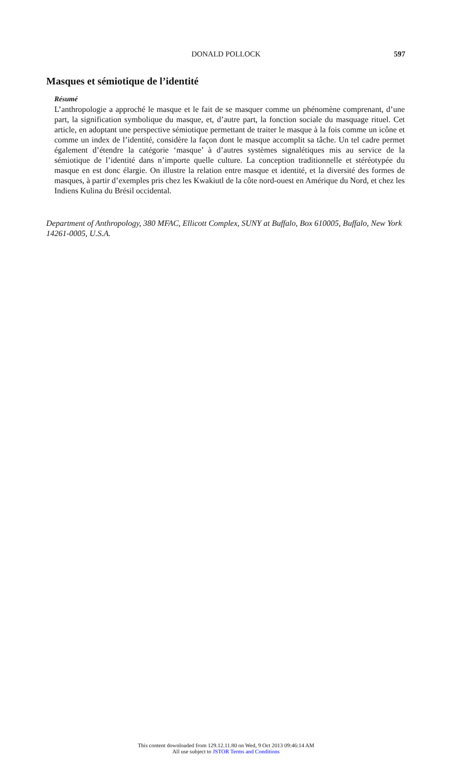DONALD POLLOCK
597
Masques et sémiotique de l’identité
Résumé
L’anthropologie a approché le masque et le fait de se masquer comme un phénomène comprenant, d’une part, la signification symbolique du masque, et, d’autre part, la fonction sociale du masquage rituel. Cet article, en adoptant une perspective sémiotique permettant de traiter le masque à la fois comme un icône et comme un index de l’identité, considère la façon dont le masque accomplit sa tâche. Un tel cadre permet également d’étendre la catégorie ‘masque’ à d’autres systèmes signalétiques mis au service de la sémiotique de l’identité dans n’importe quelle culture. La conception traditionnelle et stéréotypée du masque en est donc élargie. On illustre la relation entre masque et identité, et la diversité des formes de masques, à partir d’exemples pris chez les Kwakiutl de la côte nord-ouest en Amérique du Nord, et chez les Indiens Kulina du Brésil occidental.
Department of Anthropology, 380 MFAC, Ellicott Complex, SUNY at Buffalo, Box 610005, Buffalo, New York 14261-0005, U.S.A.
This content downloaded from 129.12.11.80 on Wed, 9 Oct 2013 09:46:14 AM
All use subject to JSTOR Terms and Conditions